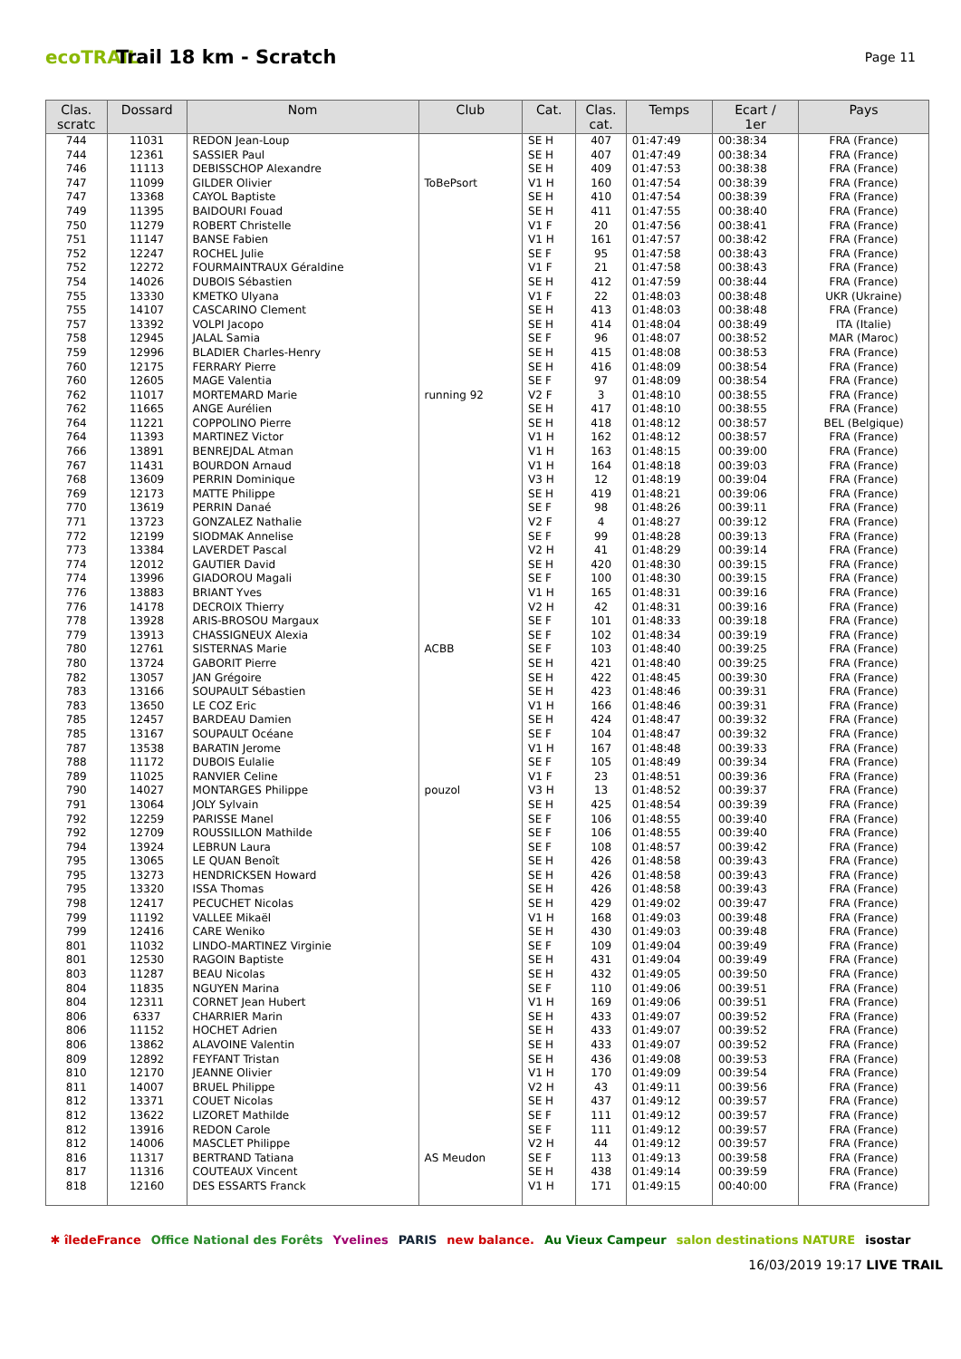ecoTRAIL
Trail 18 km - Scratch
Page 11
| Clas. scratc | Dossard | Nom | Club | Cat. | Clas. cat. | Temps | Ecart / 1er | Pays |
| --- | --- | --- | --- | --- | --- | --- | --- | --- |
| 744 | 11031 | REDON Jean-Loup | | SE H | 407 | 01:47:49 | 00:38:34 | FRA (France) |
| 744 | 12361 | SASSIER Paul | | SE H | 407 | 01:47:49 | 00:38:34 | FRA (France) |
| 746 | 11113 | DEBISSCHOP Alexandre | | SE H | 409 | 01:47:53 | 00:38:38 | FRA (France) |
| 747 | 11099 | GILDER Olivier | ToBePsort | V1 H | 160 | 01:47:54 | 00:38:39 | FRA (France) |
| 747 | 13368 | CAYOL Baptiste | | SE H | 410 | 01:47:54 | 00:38:39 | FRA (France) |
| 749 | 11395 | BAIDOURI Fouad | | SE H | 411 | 01:47:55 | 00:38:40 | FRA (France) |
| 750 | 11279 | ROBERT Christelle | | V1 F | 20 | 01:47:56 | 00:38:41 | FRA (France) |
| 751 | 11147 | BANSE Fabien | | V1 H | 161 | 01:47:57 | 00:38:42 | FRA (France) |
| 752 | 12247 | ROCHEL Julie | | SE F | 95 | 01:47:58 | 00:38:43 | FRA (France) |
| 752 | 12272 | FOURMAINTRAUX Géraldine | | V1 F | 21 | 01:47:58 | 00:38:43 | FRA (France) |
| 754 | 14026 | DUBOIS Sébastien | | SE H | 412 | 01:47:59 | 00:38:44 | FRA (France) |
| 755 | 13330 | KMETKO Ulyana | | V1 F | 22 | 01:48:03 | 00:38:48 | UKR (Ukraine) |
| 755 | 14107 | CASCARINO Clement | | SE H | 413 | 01:48:03 | 00:38:48 | FRA (France) |
| 757 | 13392 | VOLPI Jacopo | | SE H | 414 | 01:48:04 | 00:38:49 | ITA (Italie) |
| 758 | 12945 | JALAL Samia | | SE F | 96 | 01:48:07 | 00:38:52 | MAR (Maroc) |
| 759 | 12996 | BLADIER Charles-Henry | | SE H | 415 | 01:48:08 | 00:38:53 | FRA (France) |
| 760 | 12175 | FERRARY Pierre | | SE H | 416 | 01:48:09 | 00:38:54 | FRA (France) |
| 760 | 12605 | MAGE Valentia | | SE F | 97 | 01:48:09 | 00:38:54 | FRA (France) |
| 762 | 11017 | MORTEMARD Marie | running 92 | V2 F | 3 | 01:48:10 | 00:38:55 | FRA (France) |
| 762 | 11665 | ANGE Aurélien | | SE H | 417 | 01:48:10 | 00:38:55 | FRA (France) |
| 764 | 11221 | COPPOLINO Pierre | | SE H | 418 | 01:48:12 | 00:38:57 | BEL (Belgique) |
| 764 | 11393 | MARTINEZ Victor | | V1 H | 162 | 01:48:12 | 00:38:57 | FRA (France) |
| 766 | 13891 | BENREJDAL Atman | | V1 H | 163 | 01:48:15 | 00:39:00 | FRA (France) |
| 767 | 11431 | BOURDON Arnaud | | V1 H | 164 | 01:48:18 | 00:39:03 | FRA (France) |
| 768 | 13609 | PERRIN Dominique | | V3 H | 12 | 01:48:19 | 00:39:04 | FRA (France) |
| 769 | 12173 | MATTE Philippe | | SE H | 419 | 01:48:21 | 00:39:06 | FRA (France) |
| 770 | 13619 | PERRIN Danaé | | SE F | 98 | 01:48:26 | 00:39:11 | FRA (France) |
| 771 | 13723 | GONZALEZ Nathalie | | V2 F | 4 | 01:48:27 | 00:39:12 | FRA (France) |
| 772 | 12199 | SIODMAK Annelise | | SE F | 99 | 01:48:28 | 00:39:13 | FRA (France) |
| 773 | 13384 | LAVERDET Pascal | | V2 H | 41 | 01:48:29 | 00:39:14 | FRA (France) |
| 774 | 12012 | GAUTIER David | | SE H | 420 | 01:48:30 | 00:39:15 | FRA (France) |
| 774 | 13996 | GIADOROU Magali | | SE F | 100 | 01:48:30 | 00:39:15 | FRA (France) |
| 776 | 13883 | BRIANT Yves | | V1 H | 165 | 01:48:31 | 00:39:16 | FRA (France) |
| 776 | 14178 | DECROIX Thierry | | V2 H | 42 | 01:48:31 | 00:39:16 | FRA (France) |
| 778 | 13928 | ARIS-BROSOU Margaux | | SE F | 101 | 01:48:33 | 00:39:18 | FRA (France) |
| 779 | 13913 | CHASSIGNEUX Alexia | | SE F | 102 | 01:48:34 | 00:39:19 | FRA (France) |
| 780 | 12761 | SISTERNAS Marie | ACBB | SE F | 103 | 01:48:40 | 00:39:25 | FRA (France) |
| 780 | 13724 | GABORIT Pierre | | SE H | 421 | 01:48:40 | 00:39:25 | FRA (France) |
| 782 | 13057 | JAN Grégoire | | SE H | 422 | 01:48:45 | 00:39:30 | FRA (France) |
| 783 | 13166 | SOUPAULT Sébastien | | SE H | 423 | 01:48:46 | 00:39:31 | FRA (France) |
| 783 | 13650 | LE COZ Eric | | V1 H | 166 | 01:48:46 | 00:39:31 | FRA (France) |
| 785 | 12457 | BARDEAU Damien | | SE H | 424 | 01:48:47 | 00:39:32 | FRA (France) |
| 785 | 13167 | SOUPAULT Océane | | SE F | 104 | 01:48:47 | 00:39:32 | FRA (France) |
| 787 | 13538 | BARATIN Jerome | | V1 H | 167 | 01:48:48 | 00:39:33 | FRA (France) |
| 788 | 11172 | DUBOIS Eulalie | | SE F | 105 | 01:48:49 | 00:39:34 | FRA (France) |
| 789 | 11025 | RANVIER Celine | | V1 F | 23 | 01:48:51 | 00:39:36 | FRA (France) |
| 790 | 14027 | MONTARGES Philippe | pouzol | V3 H | 13 | 01:48:52 | 00:39:37 | FRA (France) |
| 791 | 13064 | JOLY Sylvain | | SE H | 425 | 01:48:54 | 00:39:39 | FRA (France) |
| 792 | 12259 | PARISSE Manel | | SE F | 106 | 01:48:55 | 00:39:40 | FRA (France) |
| 792 | 12709 | ROUSSILLON Mathilde | | SE F | 106 | 01:48:55 | 00:39:40 | FRA (France) |
| 794 | 13924 | LEBRUN Laura | | SE F | 108 | 01:48:57 | 00:39:42 | FRA (France) |
| 795 | 13065 | LE QUAN Benoît | | SE H | 426 | 01:48:58 | 00:39:43 | FRA (France) |
| 795 | 13273 | HENDRICKSEN Howard | | SE H | 426 | 01:48:58 | 00:39:43 | FRA (France) |
| 795 | 13320 | ISSA Thomas | | SE H | 426 | 01:48:58 | 00:39:43 | FRA (France) |
| 798 | 12417 | PECUCHET Nicolas | | SE H | 429 | 01:49:02 | 00:39:47 | FRA (France) |
| 799 | 11192 | VALLEE Mikaël | | V1 H | 168 | 01:49:03 | 00:39:48 | FRA (France) |
| 799 | 12416 | CARE Weniko | | SE H | 430 | 01:49:03 | 00:39:48 | FRA (France) |
| 801 | 11032 | LINDO-MARTINEZ Virginie | | SE F | 109 | 01:49:04 | 00:39:49 | FRA (France) |
| 801 | 12530 | RAGOIN Baptiste | | SE H | 431 | 01:49:04 | 00:39:49 | FRA (France) |
| 803 | 11287 | BEAU Nicolas | | SE H | 432 | 01:49:05 | 00:39:50 | FRA (France) |
| 804 | 11835 | NGUYEN Marina | | SE F | 110 | 01:49:06 | 00:39:51 | FRA (France) |
| 804 | 12311 | CORNET Jean Hubert | | V1 H | 169 | 01:49:06 | 00:39:51 | FRA (France) |
| 806 | 6337 | CHARRIER Marin | | SE H | 433 | 01:49:07 | 00:39:52 | FRA (France) |
| 806 | 11152 | HOCHET Adrien | | SE H | 433 | 01:49:07 | 00:39:52 | FRA (France) |
| 806 | 13862 | ALAVOINE Valentin | | SE H | 433 | 01:49:07 | 00:39:52 | FRA (France) |
| 809 | 12892 | FEYFANT Tristan | | SE H | 436 | 01:49:08 | 00:39:53 | FRA (France) |
| 810 | 12170 | JEANNE Olivier | | V1 H | 170 | 01:49:09 | 00:39:54 | FRA (France) |
| 811 | 14007 | BRUEL Philippe | | V2 H | 43 | 01:49:11 | 00:39:56 | FRA (France) |
| 812 | 13371 | COUET Nicolas | | SE H | 437 | 01:49:12 | 00:39:57 | FRA (France) |
| 812 | 13622 | LIZORET Mathilde | | SE F | 111 | 01:49:12 | 00:39:57 | FRA (France) |
| 812 | 13916 | REDON Carole | | SE F | 111 | 01:49:12 | 00:39:57 | FRA (France) |
| 812 | 14006 | MASCLET Philippe | | V2 H | 44 | 01:49:12 | 00:39:57 | FRA (France) |
| 816 | 11317 | BERTRAND Tatiana | AS Meudon | SE F | 113 | 01:49:13 | 00:39:58 | FRA (France) |
| 817 | 11316 | COUTEAUX Vincent | | SE H | 438 | 01:49:14 | 00:39:59 | FRA (France) |
| 818 | 12160 | DES ESSARTS Franck | | V1 H | 171 | 01:49:15 | 00:40:00 | FRA (France) |
✱ îledeFrance Office National des Forêts Yvelines PARIS new balance. Au Vieux Campeur salon destinations NATURE isostar
16/03/2019 19:17 LIVE TRAIL